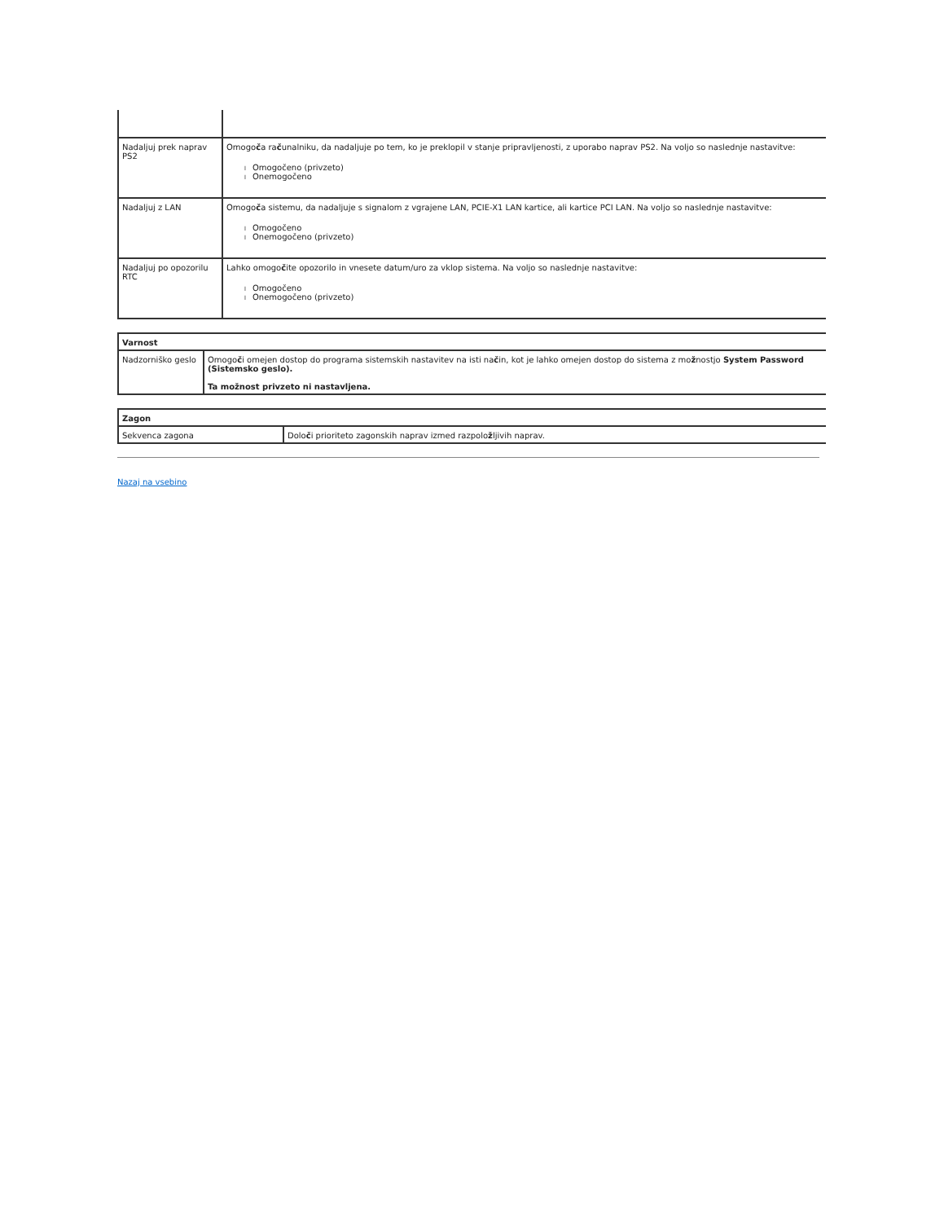| Nadaljuj prek naprav PS2 | Omogo č a ra č unalniku, da nadaljuje po tem, ko je preklopil v stanje pripravljenosti, z uporabo naprav PS2. Na voljo so naslednje nastavitve: l Omogočeno (privzeto) l Onemogočeno |
| Nadaljuj z LAN | Omogo č a sistemu, da nadaljuje s signalom z vgrajene LAN, PCIE-X1 LAN kartice, ali kartice PCI LAN. Na voljo so naslednje nastavitve: l Omogočeno l Onemogočeno (privzeto) |
| Nadaljuj po opozorilu RTC | Lahko omogo č ite opozorilo in vnesete datum/uro za vklop sistema. Na voljo so naslednje nastavitve: l Omogočeno l Onemogočeno (privzeto) |
| Varnost | |
| Nadzorniško geslo | Omogo č i omejen dostop do programa sistemskih nastavitev na isti na č in, kot je lahko omejen dostop do sistema z mo ž nostjo System Password (Sistemsko geslo). Ta možnost privzeto ni nastavljena. |
| Zagon | |
| Sekvenca zagona | Dolo č i prioriteto zagonskih naprav izmed razpolo ž ljivih naprav. |
Nazaj na vsebino